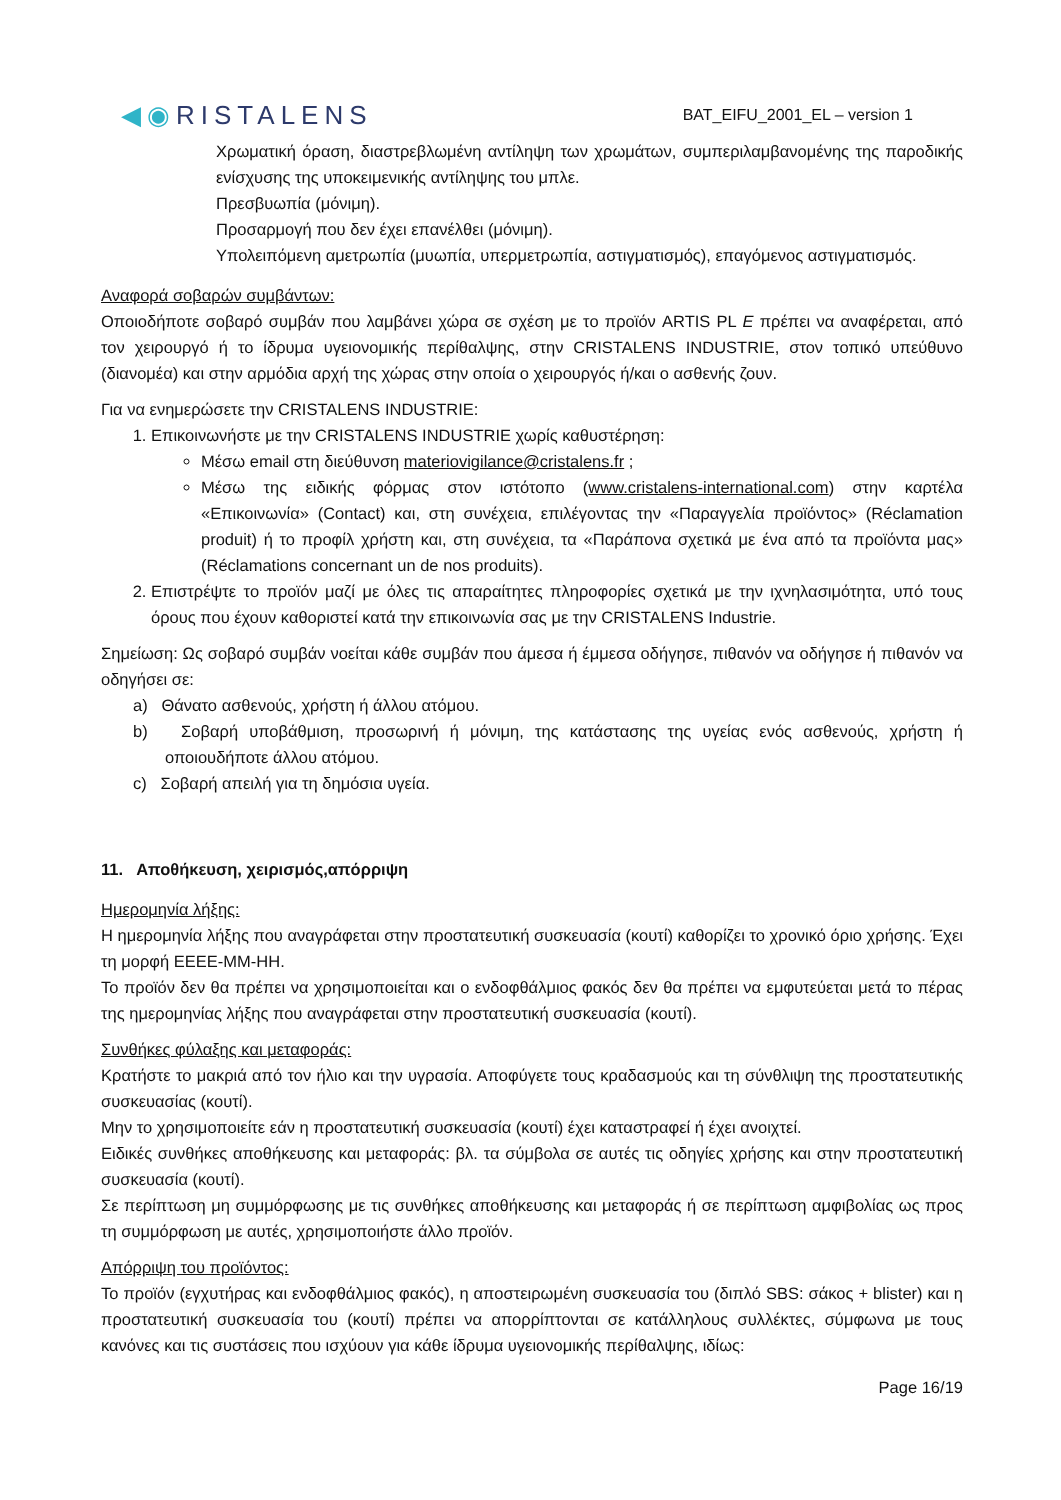◀◉RISTALENS
BAT_EIFU_2001_EL – version 1
Χρωματική όραση, διαστρεβλωμένη αντίληψη των χρωμάτων, συμπεριλαμβανομένης της παροδικής ενίσχυσης της υποκειμενικής αντίληψης του μπλε.
Πρεσβυωπία (μόνιμη).
Προσαρμογή που δεν έχει επανέλθει (μόνιμη).
Υπολειπόμενη αμετρωπία (μυωπία, υπερμετρωπία, αστιγματισμός), επαγόμενος αστιγματισμός.
Αναφορά σοβαρών συμβάντων:
Οποιοδήποτε σοβαρό συμβάν που λαμβάνει χώρα σε σχέση με το προϊόν ARTIS PL E πρέπει να αναφέρεται, από τον χειρουργό ή το ίδρυμα υγειονομικής περίθαλψης, στην CRISTALENS INDUSTRIE, στον τοπικό υπεύθυνο (διανομέα) και στην αρμόδια αρχή της χώρας στην οποία ο χειρουργός ή/και ο ασθενής ζουν.
Για να ενημερώσετε την CRISTALENS INDUSTRIE:
1. Επικοινωνήστε με την CRISTALENS INDUSTRIE χωρίς καθυστέρηση:
Μέσω email στη διεύθυνση materiovigilance@cristalens.fr ;
Μέσω της ειδικής φόρμας στον ιστότοπο (www.cristalens-international.com) στην καρτέλα «Επικοινωνία» (Contact) και, στη συνέχεια, επιλέγοντας την «Παραγγελία προϊόντος» (Réclamation produit) ή το προφίλ χρήστη και, στη συνέχεια, τα «Παράπονα σχετικά με ένα από τα προϊόντα μας» (Réclamations concernant un de nos produits).
2. Επιστρέψτε το προϊόν μαζί με όλες τις απαραίτητες πληροφορίες σχετικά με την ιχνηλασιμότητα, υπό τους όρους που έχουν καθοριστεί κατά την επικοινωνία σας με την CRISTALENS Industrie.
Σημείωση: Ως σοβαρό συμβάν νοείται κάθε συμβάν που άμεσα ή έμμεσα οδήγησε, πιθανόν να οδήγησε ή πιθανόν να οδηγήσει σε:
a) Θάνατο ασθενούς, χρήστη ή άλλου ατόμου.
b) Σοβαρή υποβάθμιση, προσωρινή ή μόνιμη, της κατάστασης της υγείας ενός ασθενούς, χρήστη ή οποιουδήποτε άλλου ατόμου.
c) Σοβαρή απειλή για τη δημόσια υγεία.
11. Αποθήκευση, χειρισμός,απόρριψη
Ημερομηνία λήξης:
Η ημερομηνία λήξης που αναγράφεται στην προστατευτική συσκευασία (κουτί) καθορίζει το χρονικό όριο χρήσης. Έχει τη μορφή ΕΕΕΕ-ΜΜ-ΗΗ.
Το προϊόν δεν θα πρέπει να χρησιμοποιείται και ο ενδοφθάλμιος φακός δεν θα πρέπει να εμφυτεύεται μετά το πέρας της ημερομηνίας λήξης που αναγράφεται στην προστατευτική συσκευασία (κουτί).
Συνθήκες φύλαξης και μεταφοράς:
Κρατήστε το μακριά από τον ήλιο και την υγρασία. Αποφύγετε τους κραδασμούς και τη σύνθλιψη της προστατευτικής συσκευασίας (κουτί).
Μην το χρησιμοποιείτε εάν η προστατευτική συσκευασία (κουτί) έχει καταστραφεί ή έχει ανοιχτεί.
Ειδικές συνθήκες αποθήκευσης και μεταφοράς: βλ. τα σύμβολα σε αυτές τις οδηγίες χρήσης και στην προστατευτική συσκευασία (κουτί).
Σε περίπτωση μη συμμόρφωσης με τις συνθήκες αποθήκευσης και μεταφοράς ή σε περίπτωση αμφιβολίας ως προς τη συμμόρφωση με αυτές, χρησιμοποιήστε άλλο προϊόν.
Απόρριψη του προϊόντος:
Το προϊόν (εγχυτήρας και ενδοφθάλμιος φακός), η αποστειρωμένη συσκευασία του (διπλό SBS: σάκος + blister) και η προστατευτική συσκευασία του (κουτί) πρέπει να απορρίπτονται σε κατάλληλους συλλέκτες, σύμφωνα με τους κανόνες και τις συστάσεις που ισχύουν για κάθε ίδρυμα υγειονομικής περίθαλψης, ιδίως:
Page 16/19